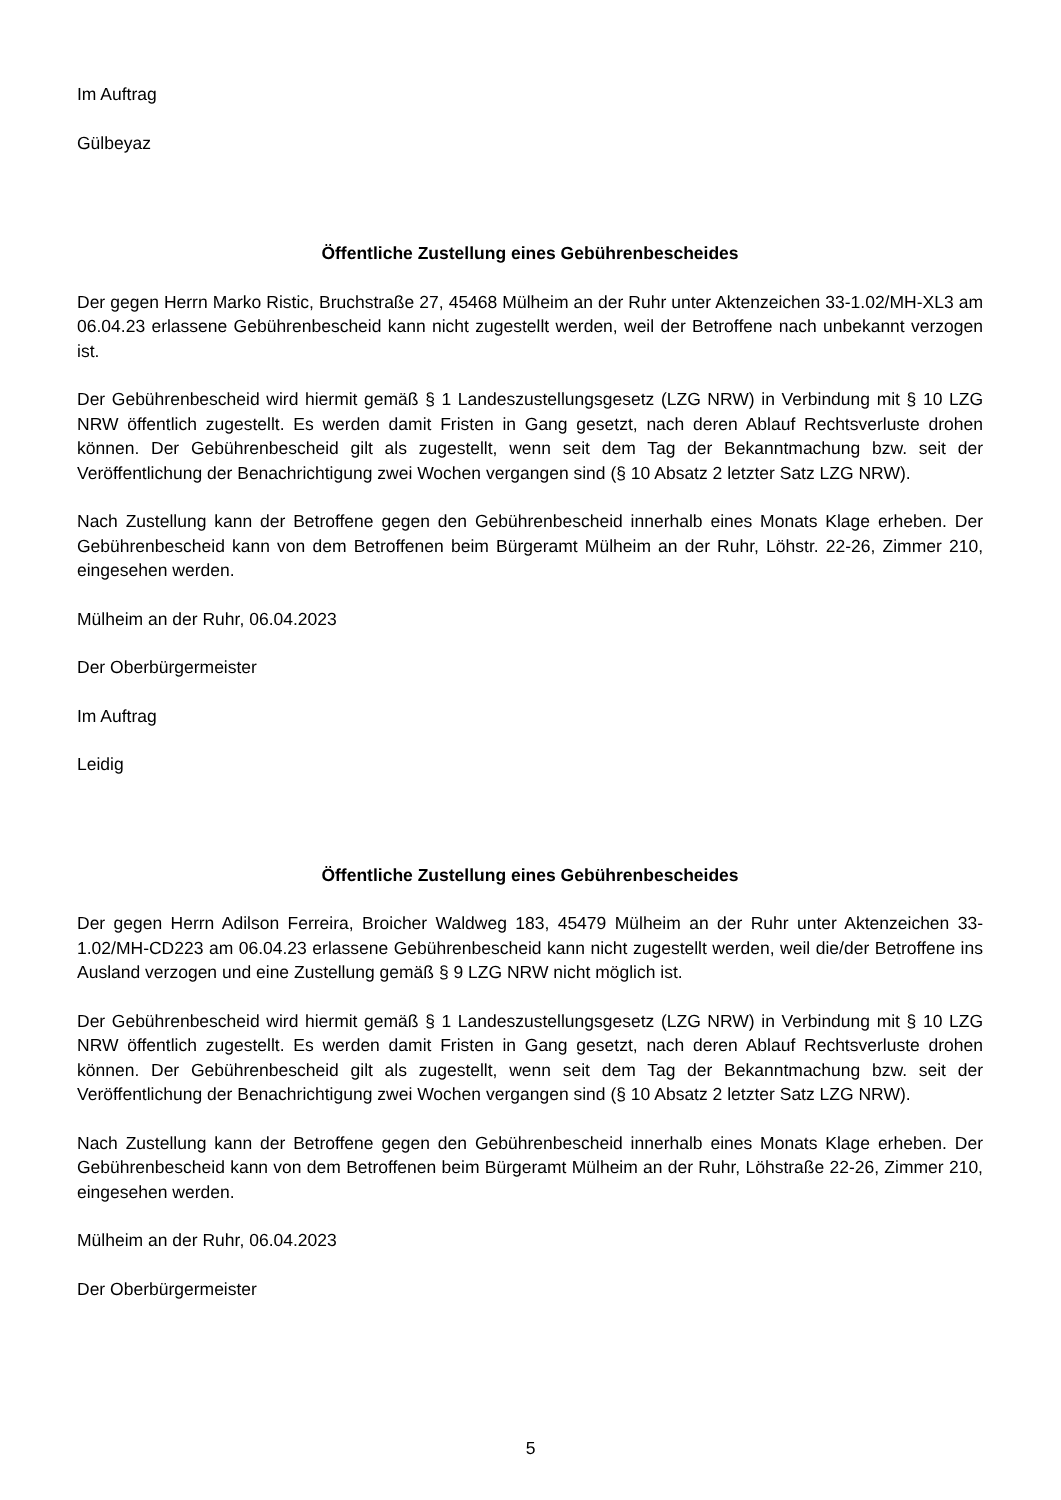Im Auftrag
Gülbeyaz
Öffentliche Zustellung eines Gebührenbescheides
Der gegen Herrn Marko Ristic, Bruchstraße 27, 45468 Mülheim an der Ruhr unter Aktenzeichen 33-1.02/MH-XL3 am 06.04.23 erlassene Gebührenbescheid kann nicht zugestellt werden, weil der Betroffene nach unbekannt verzogen ist.
Der Gebührenbescheid wird hiermit gemäß § 1 Landeszustellungsgesetz (LZG NRW) in Verbindung mit § 10 LZG NRW öffentlich zugestellt. Es werden damit Fristen in Gang gesetzt, nach deren Ablauf Rechtsverluste drohen können. Der Gebührenbescheid gilt als zugestellt, wenn seit dem Tag der Bekanntmachung bzw. seit der Veröffentlichung der Benachrichtigung zwei Wochen vergangen sind (§ 10 Absatz 2 letzter Satz LZG NRW).
Nach Zustellung kann der Betroffene gegen den Gebührenbescheid innerhalb eines Monats Klage erheben. Der Gebührenbescheid kann von dem Betroffenen beim Bürgeramt Mülheim an der Ruhr, Löhstr. 22-26, Zimmer 210, eingesehen werden.
Mülheim an der Ruhr, 06.04.2023
Der Oberbürgermeister
Im Auftrag
Leidig
Öffentliche Zustellung eines Gebührenbescheides
Der gegen Herrn Adilson Ferreira, Broicher Waldweg 183, 45479 Mülheim an der Ruhr unter Aktenzeichen 33-1.02/MH-CD223 am 06.04.23 erlassene Gebührenbescheid kann nicht zugestellt werden, weil die/der Betroffene ins Ausland verzogen und eine Zustellung gemäß § 9 LZG NRW nicht möglich ist.
Der Gebührenbescheid wird hiermit gemäß § 1 Landeszustellungsgesetz (LZG NRW) in Verbindung mit § 10 LZG NRW öffentlich zugestellt. Es werden damit Fristen in Gang gesetzt, nach deren Ablauf Rechtsverluste drohen können. Der Gebührenbescheid gilt als zugestellt, wenn seit dem Tag der Bekanntmachung bzw. seit der Veröffentlichung der Benachrichtigung zwei Wochen vergangen sind (§ 10 Absatz 2 letzter Satz LZG NRW).
Nach Zustellung kann der Betroffene gegen den Gebührenbescheid innerhalb eines Monats Klage erheben. Der Gebührenbescheid kann von dem Betroffenen beim Bürgeramt Mülheim an der Ruhr, Löhstraße 22-26, Zimmer 210, eingesehen werden.
Mülheim an der Ruhr, 06.04.2023
Der Oberbürgermeister
5